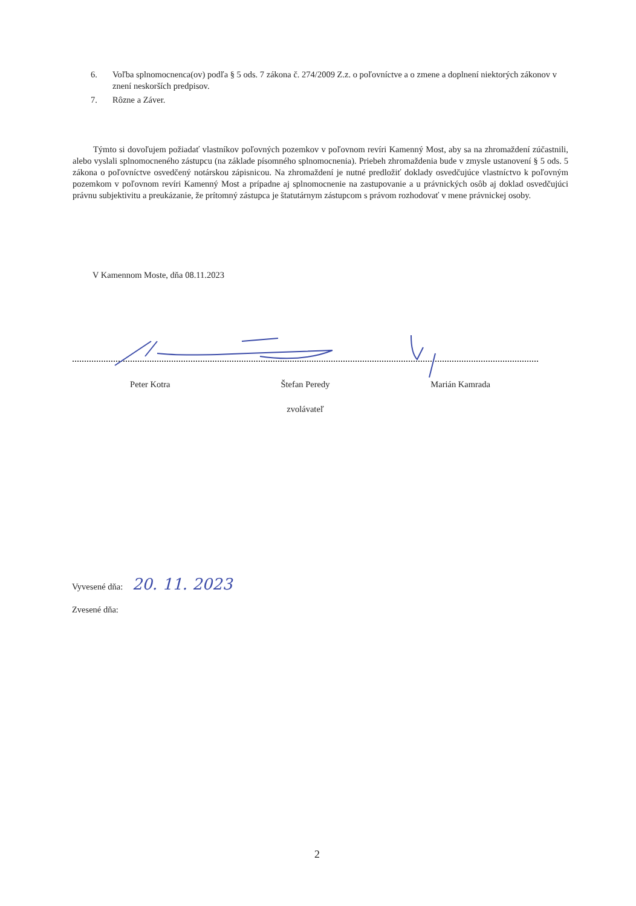6. Voľba splnomocnenca(ov) podľa § 5 ods. 7 zákona č. 274/2009 Z.z. o poľovníctve a o zmene a doplnení niektorých zákonov v znení neskorších predpisov.
7. Rôzne a Záver.
Týmto si dovoľujem požiadať vlastníkov poľovných pozemkov v poľovnom revíri Kamenný Most, aby sa na zhromaždení zúčastnili, alebo vyslali splnomocneného zástupcu (na základe písomného splnomocnenia). Priebeh zhromaždenia bude v zmysle ustanovení § 5 ods. 5 zákona o poľovníctve osvedčený notárskou zápisnicou. Na zhromaždení je nutné predložiť doklady osvedčujúce vlastníctvo k poľovným pozemkom v poľovnom revíri Kamenný Most a prípadne aj splnomocnenie na zastupovanie a u právnických osôb aj doklad osvedčujúci právnu subjektivitu a preukázanie, že prítomný zástupca je štatutárnym zástupcom s právom rozhodovať v mene právnickej osoby.
V Kamennom Moste, dňa 08.11.2023
Peter Kotra Štefan Peredy Marián Kamrada
zvolávateľ
Vyvesené dňa: 20. 11. 2023
Zvesené dňa:
2